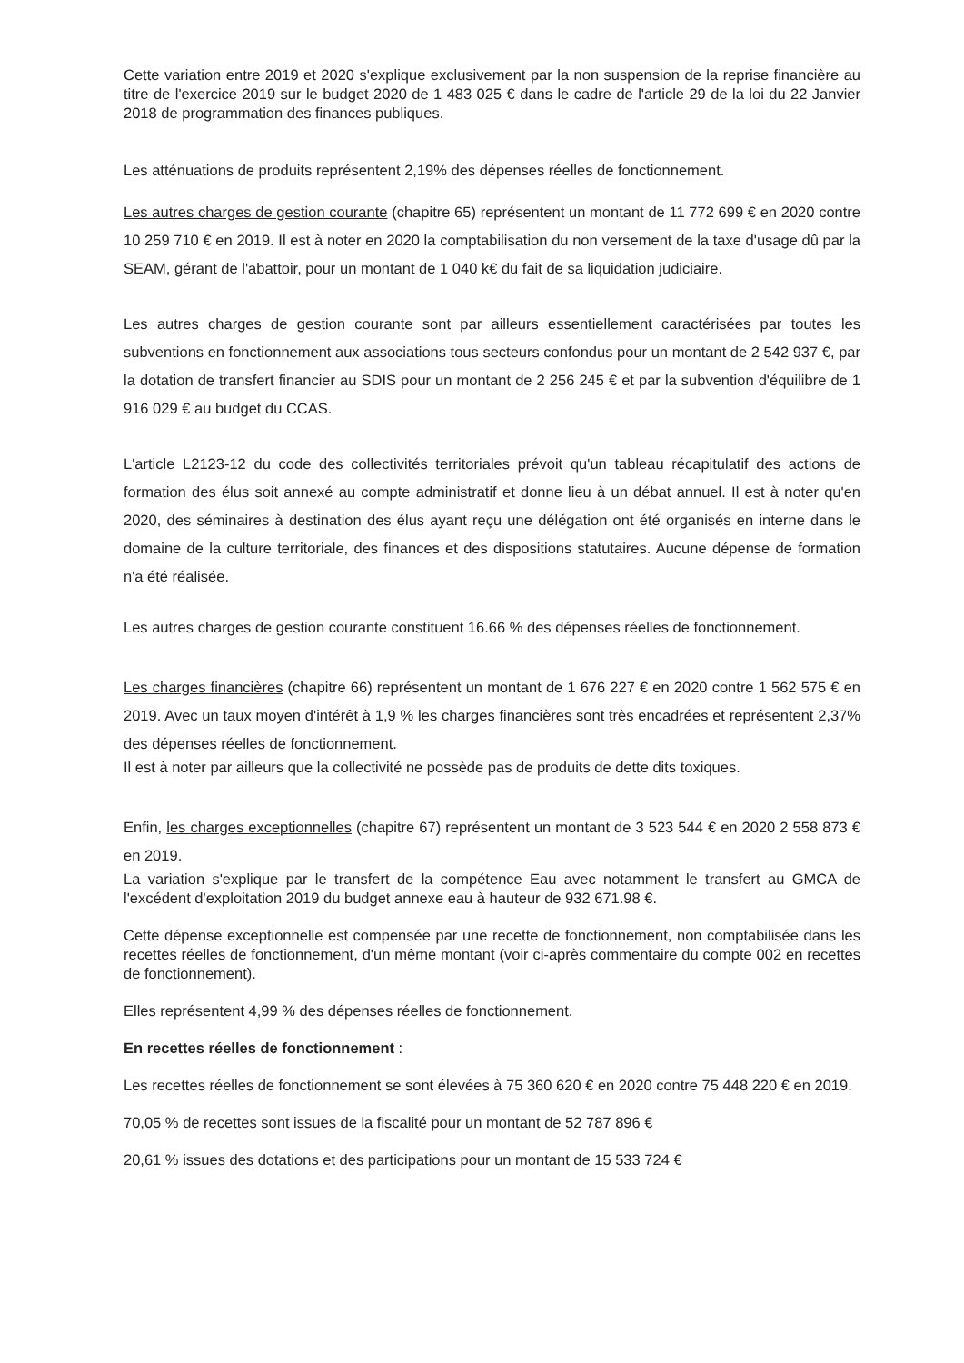Cette variation entre 2019 et 2020 s'explique exclusivement par la non suspension de la reprise financière au titre de l'exercice 2019 sur le budget 2020 de 1 483 025 € dans le cadre de l'article 29 de la loi du 22 Janvier 2018 de programmation des finances publiques.
Les atténuations de produits représentent 2,19% des dépenses réelles de fonctionnement.
Les autres charges de gestion courante (chapitre 65) représentent un montant de 11 772 699 € en 2020 contre 10 259 710 € en 2019. Il est à noter en 2020 la comptabilisation du non versement de la taxe d'usage dû par la SEAM, gérant de l'abattoir, pour un montant de 1 040 k€ du fait de sa liquidation judiciaire.
Les autres charges de gestion courante sont par ailleurs essentiellement caractérisées par toutes les subventions en fonctionnement aux associations tous secteurs confondus pour un montant de 2 542 937 €, par la dotation de transfert financier au SDIS pour un montant de 2 256 245 € et par la subvention d'équilibre de 1 916 029 € au budget du CCAS.
L'article L2123-12 du code des collectivités territoriales prévoit qu'un tableau récapitulatif des actions de formation des élus soit annexé au compte administratif et donne lieu à un débat annuel. Il est à noter qu'en 2020, des séminaires à destination des élus ayant reçu une délégation ont été organisés en interne dans le domaine de la culture territoriale, des finances et des dispositions statutaires. Aucune dépense de formation n'a été réalisée.
Les autres charges de gestion courante constituent 16.66 % des dépenses réelles de fonctionnement.
Les charges financières (chapitre 66) représentent un montant de 1 676 227 € en 2020 contre 1 562 575 € en 2019. Avec un taux moyen d'intérêt à 1,9 % les charges financières sont très encadrées et représentent 2,37% des dépenses réelles de fonctionnement.
Il est à noter par ailleurs que la collectivité ne possède pas de produits de dette dits toxiques.
Enfin, les charges exceptionnelles (chapitre 67) représentent un montant de 3 523 544 € en 2020 2 558 873 € en 2019.
La variation s'explique par le transfert de la compétence Eau avec notamment le transfert au GMCA de l'excédent d'exploitation 2019 du budget annexe eau à hauteur de 932 671.98 €.
Cette dépense exceptionnelle est compensée par une recette de fonctionnement, non comptabilisée dans les recettes réelles de fonctionnement, d'un même montant (voir ci-après commentaire du compte 002 en recettes de fonctionnement).
Elles représentent 4,99 % des dépenses réelles de fonctionnement.
En recettes réelles de fonctionnement :
Les recettes réelles de fonctionnement se sont élevées à 75 360 620 € en 2020 contre 75 448 220 € en 2019.
70,05 % de recettes sont issues de la fiscalité pour un montant de 52 787 896 €
20,61 % issues des dotations et des participations pour un montant de 15 533 724 €